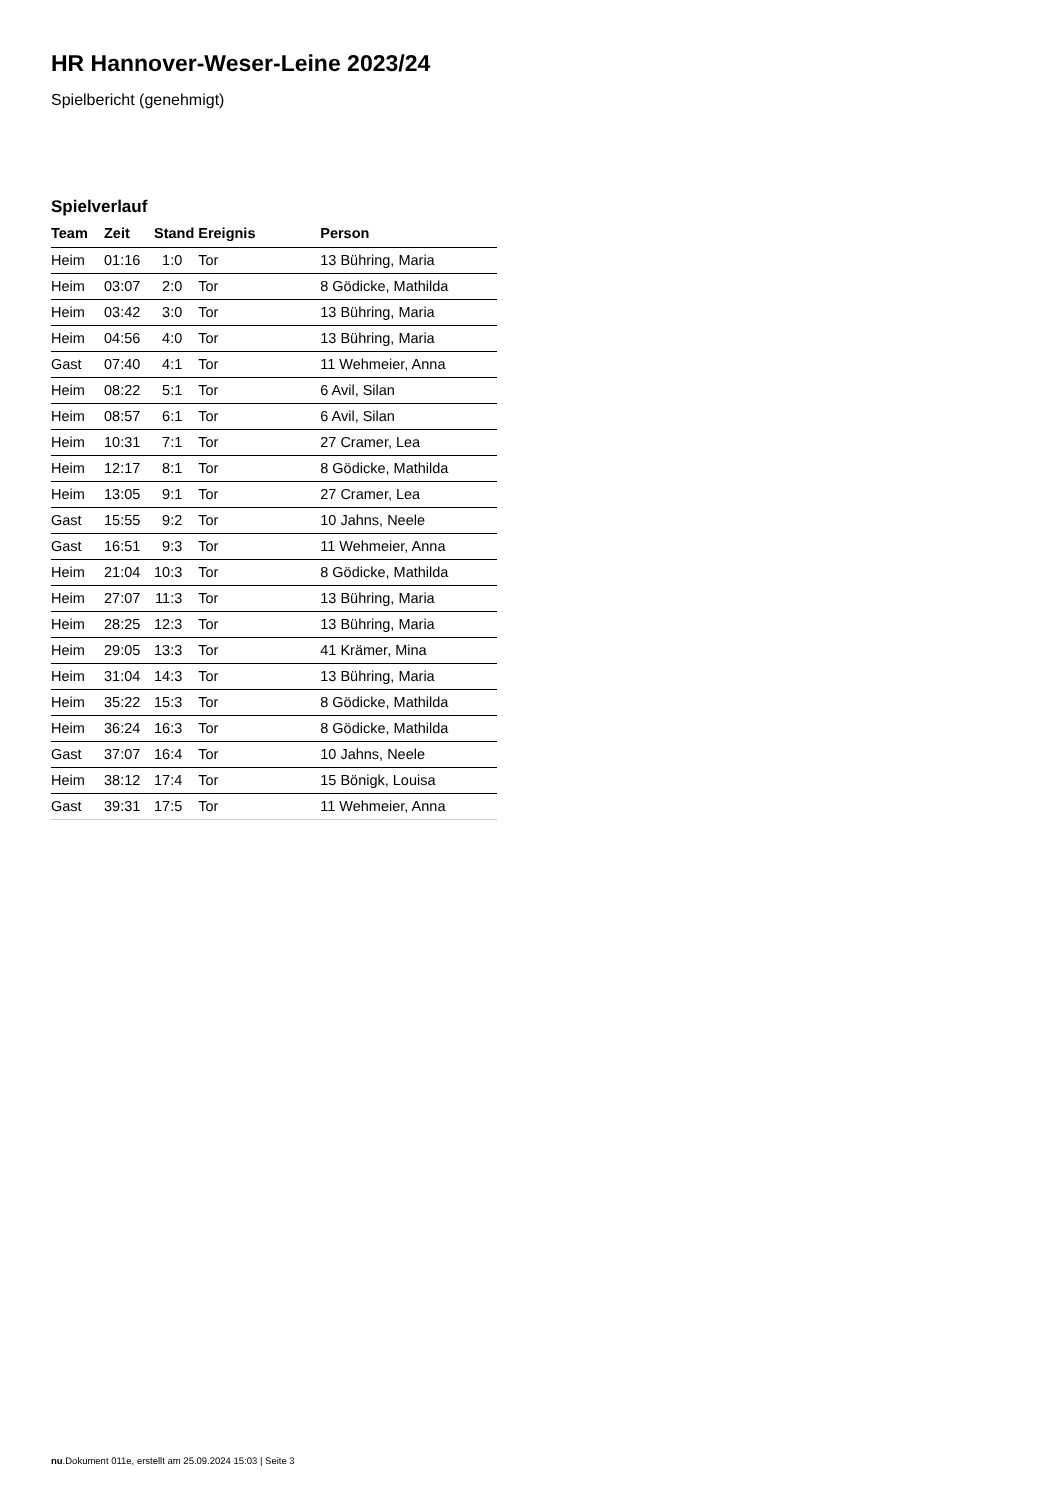HR Hannover-Weser-Leine 2023/24
Spielbericht (genehmigt)
Spielverlauf
| Team | Zeit | Stand | Ereignis | Person |
| --- | --- | --- | --- | --- |
| Heim | 01:16 | 1:0 | Tor | 13 Bühring, Maria |
| Heim | 03:07 | 2:0 | Tor | 8 Gödicke, Mathilda |
| Heim | 03:42 | 3:0 | Tor | 13 Bühring, Maria |
| Heim | 04:56 | 4:0 | Tor | 13 Bühring, Maria |
| Gast | 07:40 | 4:1 | Tor | 11 Wehmeier, Anna |
| Heim | 08:22 | 5:1 | Tor | 6 Avil, Silan |
| Heim | 08:57 | 6:1 | Tor | 6 Avil, Silan |
| Heim | 10:31 | 7:1 | Tor | 27 Cramer, Lea |
| Heim | 12:17 | 8:1 | Tor | 8 Gödicke, Mathilda |
| Heim | 13:05 | 9:1 | Tor | 27 Cramer, Lea |
| Gast | 15:55 | 9:2 | Tor | 10 Jahns, Neele |
| Gast | 16:51 | 9:3 | Tor | 11 Wehmeier, Anna |
| Heim | 21:04 | 10:3 | Tor | 8 Gödicke, Mathilda |
| Heim | 27:07 | 11:3 | Tor | 13 Bühring, Maria |
| Heim | 28:25 | 12:3 | Tor | 13 Bühring, Maria |
| Heim | 29:05 | 13:3 | Tor | 41 Krämer, Mina |
| Heim | 31:04 | 14:3 | Tor | 13 Bühring, Maria |
| Heim | 35:22 | 15:3 | Tor | 8 Gödicke, Mathilda |
| Heim | 36:24 | 16:3 | Tor | 8 Gödicke, Mathilda |
| Gast | 37:07 | 16:4 | Tor | 10 Jahns, Neele |
| Heim | 38:12 | 17:4 | Tor | 15 Bönigk, Louisa |
| Gast | 39:31 | 17:5 | Tor | 11 Wehmeier, Anna |
nu.Dokument 011e, erstellt am 25.09.2024 15:03 | Seite 3